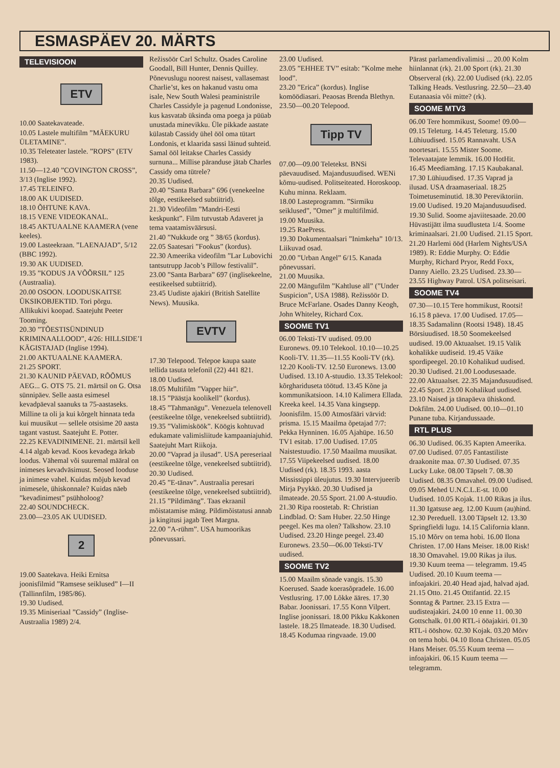ESMASPÄEV 20. MÄRTS
TELEVISIOON
ETV
10.00 Saatekavateade.
10.05 Lastele multifilm ”MÄEKURU ÜLETAMINE”.
10.35 Teleteater lastele. ”ROPS” (ETV 1983).
11.50—12.40 ”COVINGTON CROSS”, 3/13 (Inglise 1992).
17.45 TELEINFO.
18.00 AK UUDISED.
18.10 ÕHTUNE KAVA.
18.15 VENE VIDEOKANAL.
18.45 AKTUAALNE KAAMERA (vene keeles).
19.00 Lasteekraan. ”LAENAJAD”, 5/12 (BBC 1992).
19.30 AK UUDISED.
19.35 ”KODUS JA VÕÕRSIL” 125 (Austraalia).
20.00 OSOON. LOODUSKAITSE ÜKSIKOBJEKTID. Tori põrgu. Allikukivi koopad. Saatejuht Peeter Tooming.
20.30 ”TÕESTISÜNDINUD KRIMINAALLOOD”, 4/26: HILLSIDE’I KÄGISTAJAD (Inglise 1994).
21.00 AKTUAALNE KAAMERA.
21.25 SPORT.
21.30 KAUNID PÄEVAD, RÕÕMUS AEG... G. OTS 75. 21. märtsil on G. Otsa sünnipäev. Selle aasta esimesel kevadpäeval saanuks ta 75-aastaseks. Milline ta oli ja kui kõrgelt hinnata teda kui muusikut — sellele otsisime 20 aasta tagant vastust. Saatejuht E. Potter.
22.25 KEVADINIMENE. 21. märtsil kell 4.14 algab kevad. Koos kevadega ärkab loodus. Vähemal või suuremal määral on inimeses kevadväsimust. Seosed looduse ja inimese vahel. Kuidas mõjub kevad inimesele, ühiskonnale? Kuidas näeb ”kevadinimest” psühholoog?
22.40 SOUNDCHECK.
23.00—23.05 AK UUDISED.
2
19.00 Saatekava. Heiki Ernitsa joonisfilmid ”Ramsese seiklused” I—II (Tallinnfilm, 1985/86).
19.30 Uudised.
19.35 Miniseriaal ”Cassidy” (Inglise-Austraalia 1989) 2/4.
Režissöör Carl Schultz. Osades Caroline Goodall, Bill Hunter, Dennis Quilley. Põnevuslugu noorest naisest, vallasemast Charlie’st, kes on hakanud vastu oma isale, New South Walesi peaministrile Charles Cassidyle ja pagenud Londonisse, kus kasvatab üksinda oma poega ja püüab unustada minevikku. Üle pikkade aastate külastab Cassidy ühel ööl oma tütart Londonis, et klaarida sassi läinud suhteid. Samal ööl leitakse Charles Cassidy surnuna... Millise päranduse jätab Charles Cassidy oma tütrele?
20.35 Uudised.
20.40 ”Santa Barbara” 696 (venekeelne tõlge, eestikeelsed subtiitrid).
21.30 Videofilm ”Mandri-Eesti keskpunkt”. Film tutvustab Adaveret ja tema vaatamisväärsusi.
21.40 ”Nukkude org ” 38/65 (kordus).
22.05 Saatesari ”Fookus” (kordus).
22.30 Ameerika videofilm ”Lar Lubovichi tantsutrupp Jacob’s Pillow festivalil”.
23.00 ”Santa Barbara” 697 (inglisekeelne, eestikeelsed subtiitrid).
23.45 Uudiste ajakiri (British Satellite News). Muusika.
EVTV
17.30 Telepood. Telepoe kaupa saate tellida tasuta telefonil (22) 441 821.
18.00 Uudised.
18.05 Multifilm ”Vapper hiir”.
18.15 ”Päästja koolikell” (kordus).
18.45 ”Tahmanägu”. Venezuela telenovell (eestikeelne tõlge, venekeelsed subtiitrid).
19.35 ”Valimisköök”. Köögis kohtuvad edukamate valimisliitude kampaaniajuhid. Saatejuht Mart Riikoja.
20.00 ”Vaprad ja ilusad”. USA pereseriaal (eestikeelne tõlge, venekeelsed subtiitrid).
20.30 Uudised.
20.45 ”E-tänav”. Austraalia peresari (eestikeelne tõlge, venekeelsed subtiitrid).
21.15 ”Pildimäng”. Taas ekraanil mõistatamise mäng. Pildimõistatusi annab ja kingitusi jagab Teet Margna.
22.00 ”A-rühm”. USA humoorikas põnevussari.
23.00 Uudised.
23.05 ”EHHEE TV” esitab: ”Kolme mehe lood”.
23.20 ”Erica” (kordus). Inglise komöödiasari. Peaosas Brenda Blethyn.
23.50—00.20 Telepood.
Tipp TV
07.00—09.00 Teletekst. BNSi päevauudised. Majandusuudised. WENi kõmu-uudised. Politseiteated. Horoskoop. Kuhu minna. Reklaam.
18.00 Lasteprogramm. ”Sirmiku seiklused”, ”Omer” jt multifilmid.
19.00 Muusika.
19.25 RaePress.
19.30 Dokumentaalsari ”Inimkeha” 10/13. Liikuvad osad.
20.00 ”Urban Angel” 6/15. Kanada põnevussari.
21.00 Muusika.
22.00 Mängufilm ”Kahtluse all” (”Under Suspicion”, USA 1988). Režissöör D. Bruce McFarlane. Osades Danny Keogh, John Whiteley, Richard Cox.
SOOME TV1
06.00 Teksti-TV uudised. 09.00 Euronews. 09.10 Telekool. 10.10—10.25 Kooli-TV. 11.35—11.55 Kooli-TV (rk). 12.20 Kooli-TV. 12.50 Euronews. 13.00 Uudised. 13.10 A-stuudio. 13.35 Telekool: kõrghariduseta töötud. 13.45 Kõne ja kommunikatsioon. 14.10 Kalimera Ellada. Kreeka keel. 14.35 Vana kingsepp. Joonisfilm. 15.00 Atmosfääri värvid: prisma. 15.15 Maailma õpetajad 7/7: Pekka Hynninen. 16.05 Ajahüpe. 16.50 TV1 esitab. 17.00 Uudised. 17.05 Naistestuudio. 17.50 Maailma muusikat. 17.55 Viipekeelsed uudised. 18.00 Uudised (rk). 18.35 1993. aasta Mississippi üleujutus. 19.30 Intervjueerib Mirja Pyykkö. 20.30 Uudised ja ilmateade. 20.55 Sport. 21.00 A-stuudio. 21.30 Ripa roostetab. R: Christian Lindblad. O: Sam Huber. 22.50 Hinge peegel. Kes ma olen? Talkshow. 23.10 Uudised. 23.20 Hinge peegel. 23.40 Euronews. 23.50—06.00 Teksti-TV uudised.
SOOME TV2
15.00 Maailm sõnade vangis. 15.30 Koerused. Saade koerasõpradele. 16.00 Vestlusring. 17.00 Lõkke ääres. 17.30 Babar. Joonissari. 17.55 Konn Vilpert. Inglise joonissari. 18.00 Pikku Kakkonen lastele. 18.25 Ilmateade. 18.30 Uudised. 18.45 Kodumaa ringvaade. 19.00
Pärast parlamendivalimisi ... 20.00 Kolm hiinlannat (rk). 21.00 Sport (rk). 21.30 Observeral (rk). 22.00 Uudised (rk). 22.05 Talking Heads. Vestlusring. 22.50—23.40 Eutanaasia või mitte? (rk).
SOOME MTV3
06.00 Tere hommikust, Soome! 09.00—09.15 Teleturg. 14.45 Teleturg. 15.00 Lühiuudised. 15.05 Rannavaht. USA noortesari. 15.55 Mister Soome. Televaatajate lemmik. 16.00 HotHit. 16.45 Meediamäng. 17.15 Kaubakanal. 17.30 Lühiuudised. 17.35 Vaprad ja ilusad. USA draamaseriaal. 18.25 Toimetuseminutid. 18.30 Pereviktoriin. 19.00 Uudised. 19.20 Majandusuudised. 19.30 Sulid. Soome ajaviitesaade. 20.00 Hüvastijätt ilma suudlusteta 1/4. Soome kriminaalsari. 21.00 Uudised. 21.15 Sport. 21.20 Harlemi ööd (Harlem Nights/USA 1989). R: Eddie Murphy. O: Eddie Murphy, Richard Pryor, Redd Foxx, Danny Aiello. 23.25 Uudised. 23.30—23.55 Highway Patrol. USA politseisari.
SOOME TV4
07.30—10.15 Tere hommikust, Rootsi! 16.15 8 päeva. 17.00 Uudised. 17.05—18.35 Sadamalinn (Rootsi 1948). 18.45 Börsiuudised. 18.50 Soomekeelsed uudised. 19.00 Aktuaalset. 19.15 Valik kohalikke uudiseid. 19.45 Väike spordipeegel. 20.10 Kohalikud uudised. 20.30 Uudised. 21.00 Loodusesaade. 22.00 Aktuaalset. 22.35 Majandusuudised. 22.45 Sport. 23.00 Kohalikud uudised. 23.10 Naised ja tänapäeva ühiskond. Dokfilm. 24.00 Uudised. 00.10—01.10 Punane tuba. Kirjandussaade.
RTL PLUS
06.30 Uudised. 06.35 Kapten Ameerika. 07.00 Uudised. 07.05 Fantastiliste draakonite maa. 07.30 Uudised. 07.35 Lucky Luke. 08.00 Täpselt 7. 08.30 Uudised. 08.35 Omavahel. 09.00 Uudised. 09.05 Mehed U.N.C.L.E-st. 10.00 Uudised. 10.05 Kojak. 11.00 Rikas ja ilus. 11.30 Igatsuse aeg. 12.00 Kuum (au)hind. 12.30 Pereduell. 13.00 Täpselt 12. 13.30 Springfieldi lugu. 14.15 California klann. 15.10 Mõrv on tema hobi. 16.00 Ilona Christen. 17.00 Hans Meiser. 18.00 Risk! 18.30 Omavahel. 19.00 Rikas ja ilus. 19.30 Kuum teema — telegramm. 19.45 Uudised. 20.10 Kuum teema — infoajakiri. 20.40 Head ajad, halvad ajad. 21.15 Otto. 21.45 Ottifantid. 22.15 Sonntag & Partner. 23.15 Extra — uudisteajakiri. 24.00 10 enne 11. 00.30 Gottschalk. 01.00 RTL-i ööajakiri. 01.30 RTL-i ööshow. 02.30 Kojak. 03.20 Mõrv on tema hobi. 04.10 Ilona Christen. 05.05 Hans Meiser. 05.55 Kuum teema — infoajakiri. 06.15 Kuum teema — telegramm.